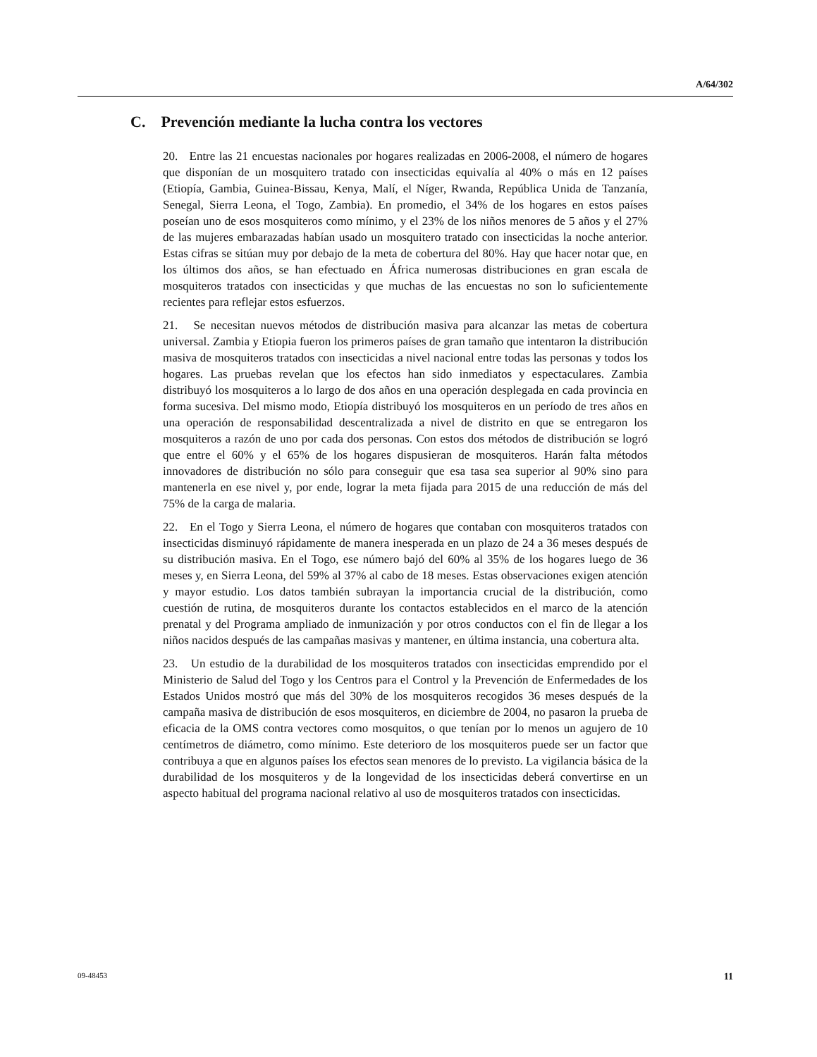A/64/302
C. Prevención mediante la lucha contra los vectores
20. Entre las 21 encuestas nacionales por hogares realizadas en 2006-2008, el número de hogares que disponían de un mosquitero tratado con insecticidas equivalía al 40% o más en 12 países (Etiopía, Gambia, Guinea-Bissau, Kenya, Malí, el Níger, Rwanda, República Unida de Tanzanía, Senegal, Sierra Leona, el Togo, Zambia). En promedio, el 34% de los hogares en estos países poseían uno de esos mosquiteros como mínimo, y el 23% de los niños menores de 5 años y el 27% de las mujeres embarazadas habían usado un mosquitero tratado con insecticidas la noche anterior. Estas cifras se sitúan muy por debajo de la meta de cobertura del 80%. Hay que hacer notar que, en los últimos dos años, se han efectuado en África numerosas distribuciones en gran escala de mosquiteros tratados con insecticidas y que muchas de las encuestas no son lo suficientemente recientes para reflejar estos esfuerzos.
21. Se necesitan nuevos métodos de distribución masiva para alcanzar las metas de cobertura universal. Zambia y Etiopia fueron los primeros países de gran tamaño que intentaron la distribución masiva de mosquiteros tratados con insecticidas a nivel nacional entre todas las personas y todos los hogares. Las pruebas revelan que los efectos han sido inmediatos y espectaculares. Zambia distribuyó los mosquiteros a lo largo de dos años en una operación desplegada en cada provincia en forma sucesiva. Del mismo modo, Etiopía distribuyó los mosquiteros en un período de tres años en una operación de responsabilidad descentralizada a nivel de distrito en que se entregaron los mosquiteros a razón de uno por cada dos personas. Con estos dos métodos de distribución se logró que entre el 60% y el 65% de los hogares dispusieran de mosquiteros. Harán falta métodos innovadores de distribución no sólo para conseguir que esa tasa sea superior al 90% sino para mantenerla en ese nivel y, por ende, lograr la meta fijada para 2015 de una reducción de más del 75% de la carga de malaria.
22. En el Togo y Sierra Leona, el número de hogares que contaban con mosquiteros tratados con insecticidas disminuyó rápidamente de manera inesperada en un plazo de 24 a 36 meses después de su distribución masiva. En el Togo, ese número bajó del 60% al 35% de los hogares luego de 36 meses y, en Sierra Leona, del 59% al 37% al cabo de 18 meses. Estas observaciones exigen atención y mayor estudio. Los datos también subrayan la importancia crucial de la distribución, como cuestión de rutina, de mosquiteros durante los contactos establecidos en el marco de la atención prenatal y del Programa ampliado de inmunización y por otros conductos con el fin de llegar a los niños nacidos después de las campañas masivas y mantener, en última instancia, una cobertura alta.
23. Un estudio de la durabilidad de los mosquiteros tratados con insecticidas emprendido por el Ministerio de Salud del Togo y los Centros para el Control y la Prevención de Enfermedades de los Estados Unidos mostró que más del 30% de los mosquiteros recogidos 36 meses después de la campaña masiva de distribución de esos mosquiteros, en diciembre de 2004, no pasaron la prueba de eficacia de la OMS contra vectores como mosquitos, o que tenían por lo menos un agujero de 10 centímetros de diámetro, como mínimo. Este deterioro de los mosquiteros puede ser un factor que contribuya a que en algunos países los efectos sean menores de lo previsto. La vigilancia básica de la durabilidad de los mosquiteros y de la longevidad de los insecticidas deberá convertirse en un aspecto habitual del programa nacional relativo al uso de mosquiteros tratados con insecticidas.
09-48453 11